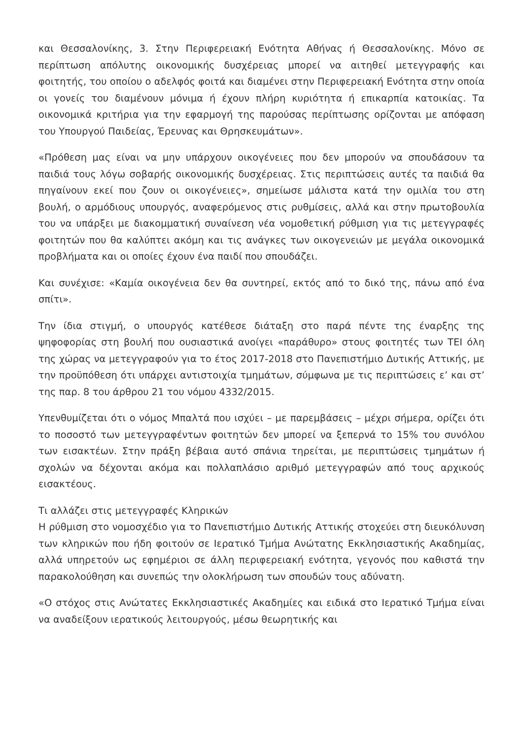και Θεσσαλονίκης, 3. Στην Περιφερειακή Ενότητα Αθήνας ή Θεσσαλονίκης. Μόνο σε περίπτωση απόλυτης οικονομικής δυσχέρειας μπορεί να αιτηθεί μετεγγραφής και φοιτητής, του οποίου ο αδελφός φοιτά και διαμένει στην Περιφερειακή Ενότητα στην οποία οι γονείς του διαμένουν μόνιμα ή έχουν πλήρη κυριότητα ή επικαρπία κατοικίας. Τα οικονομικά κριτήρια για την εφαρμογή της παρούσας περίπτωσης ορίζονται με απόφαση του Υπουργού Παιδείας, Έρευνας και Θρησκευμάτων».
«Πρόθεση μας είναι να μην υπάρχουν οικογένειες που δεν μπορούν να σπουδάσουν τα παιδιά τους λόγω σοβαρής οικονομικής δυσχέρειας. Στις περιπτώσεις αυτές τα παιδιά θα πηγαίνουν εκεί που ζουν οι οικογένειες», σημείωσε μάλιστα κατά την ομιλία του στη βουλή, ο αρμόδιους υπουργός, αναφερόμενος στις ρυθμίσεις, αλλά και στην πρωτοβουλία του να υπάρξει με διακομματική συναίνεση νέα νομοθετική ρύθμιση για τις μετεγγραφές φοιτητών που θα καλύπτει ακόμη και τις ανάγκες των οικογενειών με μεγάλα οικονομικά προβλήματα και οι οποίες έχουν ένα παιδί που σπουδάζει.
Και συνέχισε: «Καμία οικογένεια δεν θα συντηρεί, εκτός από το δικό της, πάνω από ένα σπίτι».
Την ίδια στιγμή, ο υπουργός κατέθεσε διάταξη στο παρά πέντε της έναρξης της ψηφοφορίας στη βουλή που ουσιαστικά ανοίγει «παράθυρο» στους φοιτητές των ΤΕΙ όλη της χώρας να μετεγγραφούν για το έτος 2017-2018 στο Πανεπιστήμιο Δυτικής Αττικής, με την προϋπόθεση ότι υπάρχει αντιστοιχία τμημάτων, σύμφωνα με τις περιπτώσεις ε’ και στ’ της παρ. 8 του άρθρου 21 του νόμου 4332/2015.
Υπενθυμίζεται ότι ο νόμος Μπαλτά που ισχύει – με παρεμβάσεις – μέχρι σήμερα, ορίζει ότι το ποσοστό των μετεγγραφέντων φοιτητών δεν μπορεί να ξεπερνά το 15% του συνόλου των εισακτέων. Στην πράξη βέβαια αυτό σπάνια τηρείται, με περιπτώσεις τμημάτων ή σχολών να δέχονται ακόμα και πολλαπλάσιο αριθμό μετεγγραφών από τους αρχικούς εισακτέους.
Τι αλλάζει στις μετεγγραφές Κληρικών
Η ρύθμιση στο νομοσχέδιο για το Πανεπιστήμιο Δυτικής Αττικής στοχεύει στη διευκόλυνση των κληρικών που ήδη φοιτούν σε Ιερατικό Τμήμα Ανώτατης Εκκλησιαστικής Ακαδημίας, αλλά υπηρετούν ως εφημέριοι σε άλλη περιφερειακή ενότητα, γεγονός που καθιστά την παρακολούθηση και συνεπώς την ολοκλήρωση των σπουδών τους αδύνατη.
«Ο στόχος στις Ανώτατες Εκκλησιαστικές Ακαδημίες και ειδικά στο Ιερατικό Τμήμα είναι να αναδείξουν ιερατικούς λειτουργούς, μέσω θεωρητικής και